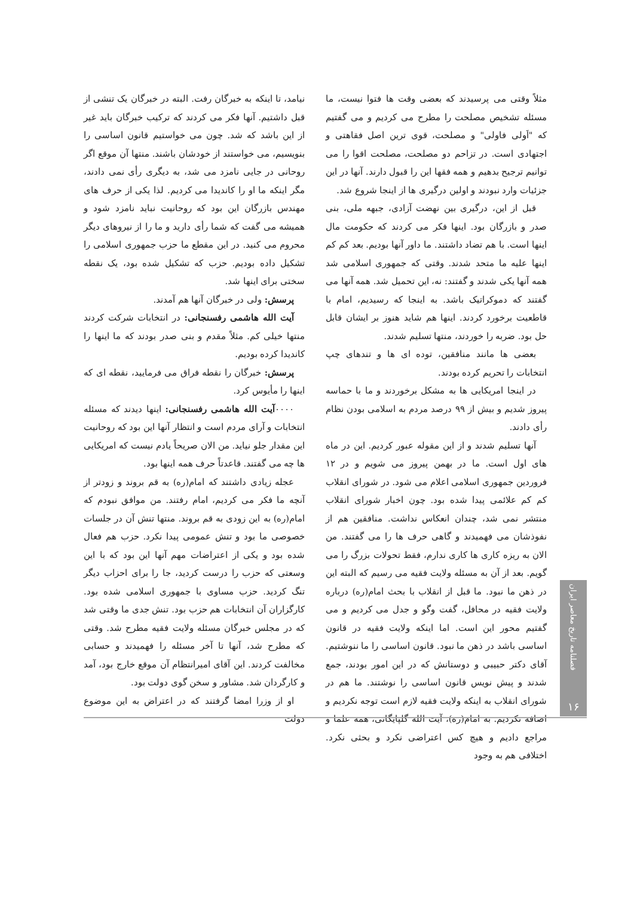مثلاً وقتی می پرسیدند که بعضی وقت ها فتوا نیست، ما مسئله تشخیص مصلحت را مطرح می کردیم و می گفتیم که "اَولی فاولی" و مصلحت، قوی ترین اصل فقاهتی و اجتهادی است. در تزاحم دو مصلحت، مصلحت اقوا را می توانیم ترجیح بدهیم و همه فقها این را قبول دارند. آنها در این جزئیات وارد نبودند و اولین درگیری ها از اینجا شروع شد.
قبل از این، درگیری بین نهضت آزادی، جبهه ملی، بنی صدر و بازرگان بود. اینها فکر می کردند که حکومت مال اینها است. با هم تضاد داشتند. ما داور آنها بودیم. بعد کم کم اینها علیه ما متحد شدند. وقتی که جمهوری اسلامی شد همه آنها یکی شدند و گفتند: نه، این تحمیل شد. همه آنها می گفتند که دموکراتیک باشد. به اینجا که رسیدیم، امام با قاطعیت برخورد کردند. اینها هم شاید هنوز بر ایشان قابل حل بود. ضربه را خوردند، منتها تسلیم شدند.
بعضی ها مانند منافقین، توده ای ها و تندهای چپ انتخابات را تحریم کرده بودند.
در اینجا امریکایی ها به مشکل برخوردند و ما با حماسه پیروز شدیم و بیش از ۹۹ درصد مردم به اسلامی بودن نظام رأی دادند.
آنها تسلیم شدند و از این مقوله عبور کردیم. این در ماه های اول است. ما در بهمن پیروز می شویم و در ۱۲ فروردین جمهوری اسلامی اعلام می شود. در شورای انقلاب کم کم علائمی پیدا شده بود. چون اخبار شورای انقلاب منتشر نمی شد، چندان انعکاس نداشت. منافقین هم از نفوذشان می فهمیدند و گاهی حرف ها را می گفتند. من الان به ریزه کاری ها کاری ندارم، فقط تحولات بزرگ را می گویم. بعد از آن به مسئله ولایت فقیه می رسیم که البته این در ذهن ما نبود. ما قبل از انقلاب با بحث امام(ره) درباره ولایت فقیه در محافل، گفت وگو و جدل می کردیم و می گفتیم محور این است. اما اینکه ولایت فقیه در قانون اساسی باشد در ذهن ما نبود. قانون اساسی را ما ننوشتیم. آقای دکتر حبیبی و دوستانش که در این امور بودند، جمع شدند و پیش نویس قانون اساسی را نوشتند. ما هم در شورای انقلاب به اینکه ولایت فقیه لازم است توجه نکردیم و اضافه نکردیم. به امام(ره)، آیت الله گلپایگانی، همه علما و مراجع دادیم و هیچ کس اعتراضی نکرد و بحثی نکرد. اختلافی هم به وجود
نیامد، تا اینکه به خبرگان رفت. البته در خبرگان یک تنشی از قبل داشتیم. آنها فکر می کردند که ترکیب خبرگان باید غیر از این باشد که شد. چون می خواستیم قانون اساسی را بنویسیم، می خواستند از خودشان باشند. منتها آن موقع اگر روحانی در جایی نامزد می شد، به دیگری رأی نمی دادند، مگر اینکه ما او را کاندیدا می کردیم. لذا یکی از حرف های مهندس بازرگان این بود که روحانیت نباید نامزد شود و همیشه می گفت که شما رأی دارید و ما را از نیروهای دیگر محروم می کنید. در این مقطع ما حزب جمهوری اسلامی را تشکیل داده بودیم. حزب که تشکیل شده بود، یک نقطه سختی برای اینها شد.
پرسش: ولی در خبرگان آنها هم آمدند.
آیت الله هاشمی رفسنجانی: در انتخابات شرکت کردند منتها خیلی کم. مثلاً مقدم و بنی صدر بودند که ما اینها را کاندیدا کرده بودیم.
پرسش: خبرگان را نقطه فراق می فرمایید، نقطه ای که اینها را مأیوس کرد.
۰۰۰۰آیت الله هاشمی رفسنجانی: اینها دیدند که مسئله انتخابات و آرای مردم است و انتظار آنها این بود که روحانیت این مقدار جلو نیاید. من الان صریحاً یادم نیست که امریکایی ها چه می گفتند. قاعدتاً حرف همه اینها بود.
عجله زیادی داشتند که امام(ره) به قم بروند و زودتر از آنچه ما فکر می کردیم، امام رفتند. من موافق نبودم که امام(ره) به این زودی به قم بروند. منتها تنش آن در جلسات خصوصی ما بود و تنش عمومی پیدا نکرد. حزب هم فعال شده بود و یکی از اعتراضات مهم آنها این بود که با این وسعتی که حزب را درست کردید، جا را برای احزاب دیگر تنگ کردید. حزب مساوی با جمهوری اسلامی شده بود. کارگزاران آن انتخابات هم حزب بود. تنش جدی ما وقتی شد که در مجلس خبرگان مسئله ولایت فقیه مطرح شد. وقتی که مطرح شد، آنها تا آخر مسئله را فهمیدند و حسابی مخالفت کردند. این آقای امیرانتظام آن موقع خارج بود، آمد و کارگردان شد. مشاور و سخن گوی دولت بود.
او از وزرا امضا گرفتند که در اعتراض به این موضوع دولت
فصلنامه تاریخ معاصر ایران
۱۶